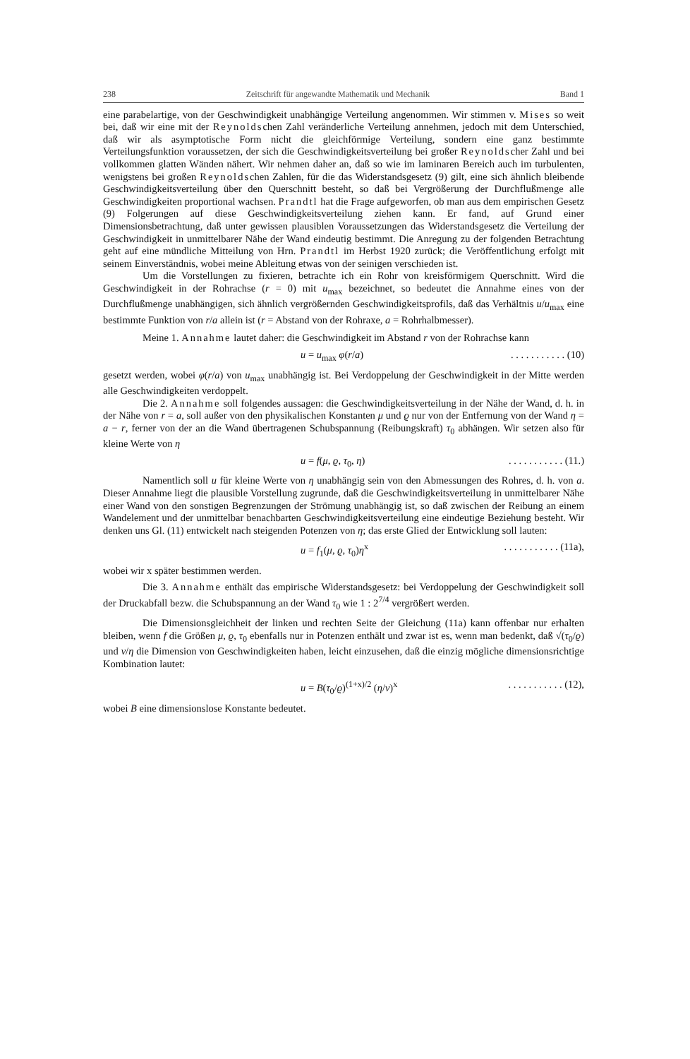238 Zeitschrift für angewandte Mathematik und Mechanik Band 1
eine parabelartige, von der Geschwindigkeit unabhängige Verteilung angenommen. Wir stimmen v. Mises so weit bei, daß wir eine mit der Reynoldschen Zahl veränderliche Verteilung annehmen, jedoch mit dem Unterschied, daß wir als asymptotische Form nicht die gleichförmige Verteilung, sondern eine ganz bestimmte Verteilungsfunktion voraussetzen, der sich die Geschwindigkeitsverteilung bei großer Reynoldscher Zahl und bei vollkommen glatten Wänden nähert. Wir nehmen daher an, daß so wie im laminaren Bereich auch im turbulenten, wenigstens bei großen Reynoldschen Zahlen, für die das Widerstandsgesetz (9) gilt, eine sich ähnlich bleibende Geschwindigkeitsverteilung über den Querschnitt besteht, so daß bei Vergrößerung der Durchflußmenge alle Geschwindigkeiten proportional wachsen. Prandtl hat die Frage aufgeworfen, ob man aus dem empirischen Gesetz (9) Folgerungen auf diese Geschwindigkeitsverteilung ziehen kann. Er fand, auf Grund einer Dimensionsbetrachtung, daß unter gewissen plausiblen Voraussetzungen das Widerstandsgesetz die Verteilung der Geschwindigkeit in unmittelbarer Nähe der Wand eindeutig bestimmt. Die Anregung zu der folgenden Betrachtung geht auf eine mündliche Mitteilung von Hrn. Prandtl im Herbst 1920 zurück; die Veröffentlichung erfolgt mit seinem Einverständnis, wobei meine Ableitung etwas von der seinigen verschieden ist.
Um die Vorstellungen zu fixieren, betrachte ich ein Rohr von kreisförmigem Querschnitt. Wird die Geschwindigkeit in der Rohrachse (r = 0) mit u<sub>max</sub> bezeichnet, so bedeutet die Annahme eines von der Durchflußmenge unabhängigen, sich ähnlich vergrößernden Geschwindigkeitsprofils, daß das Verhältnis u/u<sub>max</sub> eine bestimmte Funktion von r/a allein ist (r = Abstand von der Rohraxe, a = Rohrhalbmesser).
Meine 1. Annahme lautet daher: die Geschwindigkeit im Abstand r von der Rohrachse kann
u = u<sub>max</sub> φ(r/a). . . . . . . . . . . (10)
gesetzt werden, wobei φ(r/a) von u<sub>max</sub> unabhängig ist. Bei Verdoppelung der Geschwindigkeit in der Mitte werden alle Geschwindigkeiten verdoppelt.
Die 2. Annahme soll folgendes aussagen: die Geschwindigkeitsverteilung in der Nähe der Wand, d. h. in der Nähe von r = a, soll außer von den physikalischen Konstanten μ und ϱ nur von der Entfernung von der Wand η = a − r, ferner von der an die Wand übertragenen Schubspannung (Reibungskraft) τ<sub>0</sub> abhängen. Wir setzen also für kleine Werte von η
u = f(μ, ϱ, τ<sub>0</sub>, η). . . . . . . . . . . (11.)
Namentlich soll u für kleine Werte von η unabhängig sein von den Abmessungen des Rohres, d. h. von a. Dieser Annahme liegt die plausible Vorstellung zugrunde, daß die Geschwindigkeitsverteilung in unmittelbarer Nähe einer Wand von den sonstigen Begrenzungen der Strömung unabhängig ist, so daß zwischen der Reibung an einem Wandelement und der unmittelbar benachbarten Geschwindigkeitsverteilung eine eindeutige Beziehung besteht. Wir denken uns Gl. (11) entwickelt nach steigenden Potenzen von η; das erste Glied der Entwicklung soll lauten:
u = f<sub>1</sub>(μ, ϱ, τ<sub>0</sub>)η<sup>x</sup>. . . . . . . . . . . (11a),
wobei wir x später bestimmen werden.
Die 3. Annahme enthält das empirische Widerstandsgesetz: bei Verdoppelung der Geschwindigkeit soll der Druckabfall bezw. die Schubspannung an der Wand τ<sub>0</sub> wie 1 : 2<sup>7/4</sup> vergrößert werden.
Die Dimensionsgleichheit der linken und rechten Seite der Gleichung (11a) kann offenbar nur erhalten bleiben, wenn f die Größen μ, ϱ, τ<sub>0</sub> ebenfalls nur in Potenzen enthält und zwar ist es, wenn man bedenkt, daß √(τ<sub>0</sub>/ϱ) und ν/η die Dimension von Geschwindigkeiten haben, leicht einzusehen, daß die einzig mögliche dimensionsrichtige Kombination lautet:
u = B(τ<sub>0</sub>/ϱ)<sup>(1+x)/2</sup> (η/ν)<sup>x</sup>. . . . . . . . . . . (12),
wobei B eine dimensionslose Konstante bedeutet.